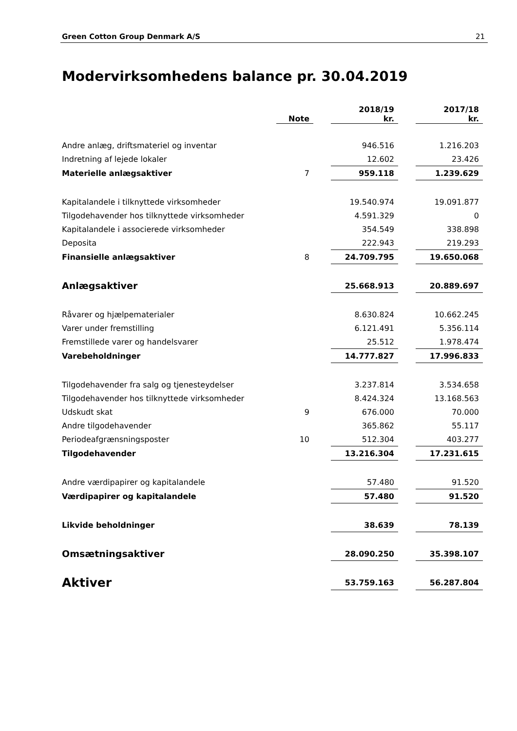Green Cotton Group Denmark A/S 21
Modervirksomhedens balance pr. 30.04.2019
| | Note | | 2018/19 kr. | | 2017/18 kr. |
| --- | --- | --- | --- | --- | --- |
| Andre anlæg, driftsmateriel og inventar | | | 946.516 | | 1.216.203 |
| Indretning af lejede lokaler | | | 12.602 | | 23.426 |
| Materielle anlægsaktiver | 7 | | 959.118 | | 1.239.629 |
| Kapitalandele i tilknyttede virksomheder | | | 19.540.974 | | 19.091.877 |
| Tilgodehavender hos tilknyttede virksomheder | | | 4.591.329 | | 0 |
| Kapitalandele i associerede virksomheder | | | 354.549 | | 338.898 |
| Deposita | | | 222.943 | | 219.293 |
| Finansielle anlægsaktiver | 8 | | 24.709.795 | | 19.650.068 |
| Anlægsaktiver | | | 25.668.913 | | 20.889.697 |
| Råvarer og hjælpematerialer | | | 8.630.824 | | 10.662.245 |
| Varer under fremstilling | | | 6.121.491 | | 5.356.114 |
| Fremstillede varer og handelsvarer | | | 25.512 | | 1.978.474 |
| Varebeholdninger | | | 14.777.827 | | 17.996.833 |
| Tilgodehavender fra salg og tjenesteydelser | | | 3.237.814 | | 3.534.658 |
| Tilgodehavender hos tilknyttede virksomheder | | | 8.424.324 | | 13.168.563 |
| Udskudt skat | 9 | | 676.000 | | 70.000 |
| Andre tilgodehavender | | | 365.862 | | 55.117 |
| Periodeafgrænsningsposter | 10 | | 512.304 | | 403.277 |
| Tilgodehavender | | | 13.216.304 | | 17.231.615 |
| Andre værdipapirer og kapitalandele | | | 57.480 | | 91.520 |
| Værdipapirer og kapitalandele | | | 57.480 | | 91.520 |
| Likvide beholdninger | | | 38.639 | | 78.139 |
| Omsætningsaktiver | | | 28.090.250 | | 35.398.107 |
| Aktiver | | | 53.759.163 | | 56.287.804 |